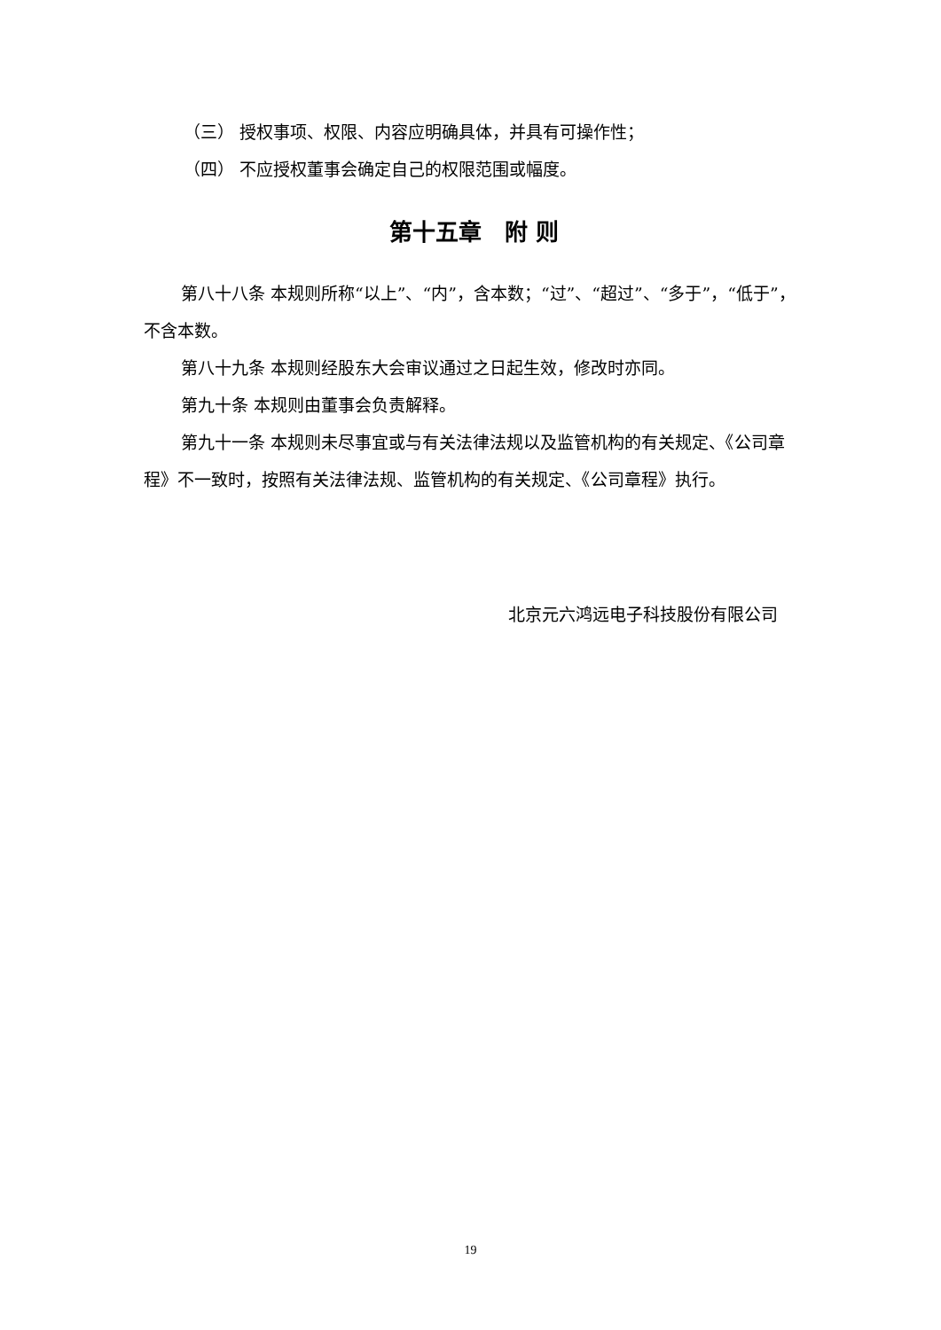（三） 授权事项、权限、内容应明确具体，并具有可操作性；
（四） 不应授权董事会确定自己的权限范围或幅度。
第十五章　附 则
第八十八条 本规则所称“以上”、“内”，含本数；“过”、“超过”、“多于”，“低于”，不含本数。
第八十九条 本规则经股东大会审议通过之日起生效，修改时亦同。
第九十条 本规则由董事会负责解释。
第九十一条 本规则未尽事宜或与有关法律法规以及监管机构的有关规定、《公司章程》不一致时，按照有关法律法规、监管机构的有关规定、《公司章程》执行。
北京元六鸿远电子科技股份有限公司
19